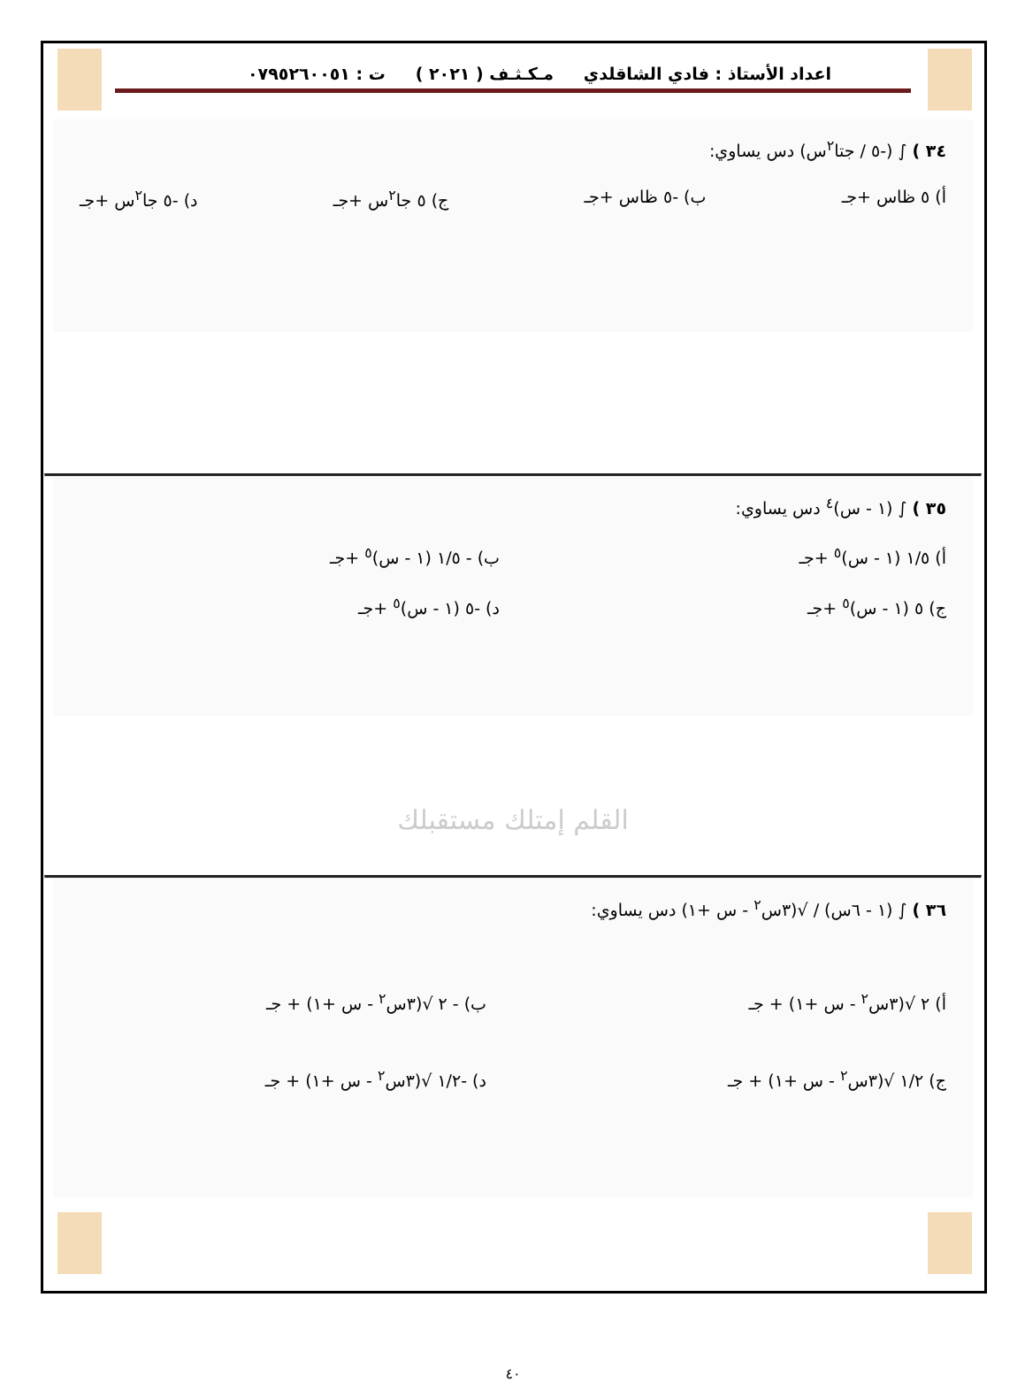اعداد الأستاذ : فادي الشاقلدي مـكـثـف ( ٢٠٢١ ) ت : ٠٧٩٥٢٦٠٠٥١
٣٤ ) ∫ (-٥ / جتا<sup>٢</sup>س) دس يساوي:
أ) ٥ ظاس +جـ ب) -٥ ظاس +جـ ج) ٥ جا<sup>٢</sup>س +جـ د) -٥ جا<sup>٢</sup>س +جـ
٣٥ ) ∫ (١ - س)<sup>٤</sup> دس يساوي:
أ) ١/٥ (١ - س)<sup>٥</sup> +جـ ب) - ١/٥ (١ - س)<sup>٥</sup> +جـ ج) ٥ (١ - س)<sup>٥</sup> +جـ د) -٥ (١ - س)<sup>٥</sup> +جـ
القلم إمتلك مستقبلك
٣٦ ) ∫ (١ - ٦س) / √(٣س<sup>٢</sup> - س +١) دس يساوي:
أ) ٢ √(٣س<sup>٢</sup> - س +١) + جـ ب) - ٢ √(٣س<sup>٢</sup> - س +١) + جـ ج) ١/٢ √(٣س<sup>٢</sup> - س +١) + جـ د) -١/٢ √(٣س<sup>٢</sup> - س +١) + جـ
٤٠